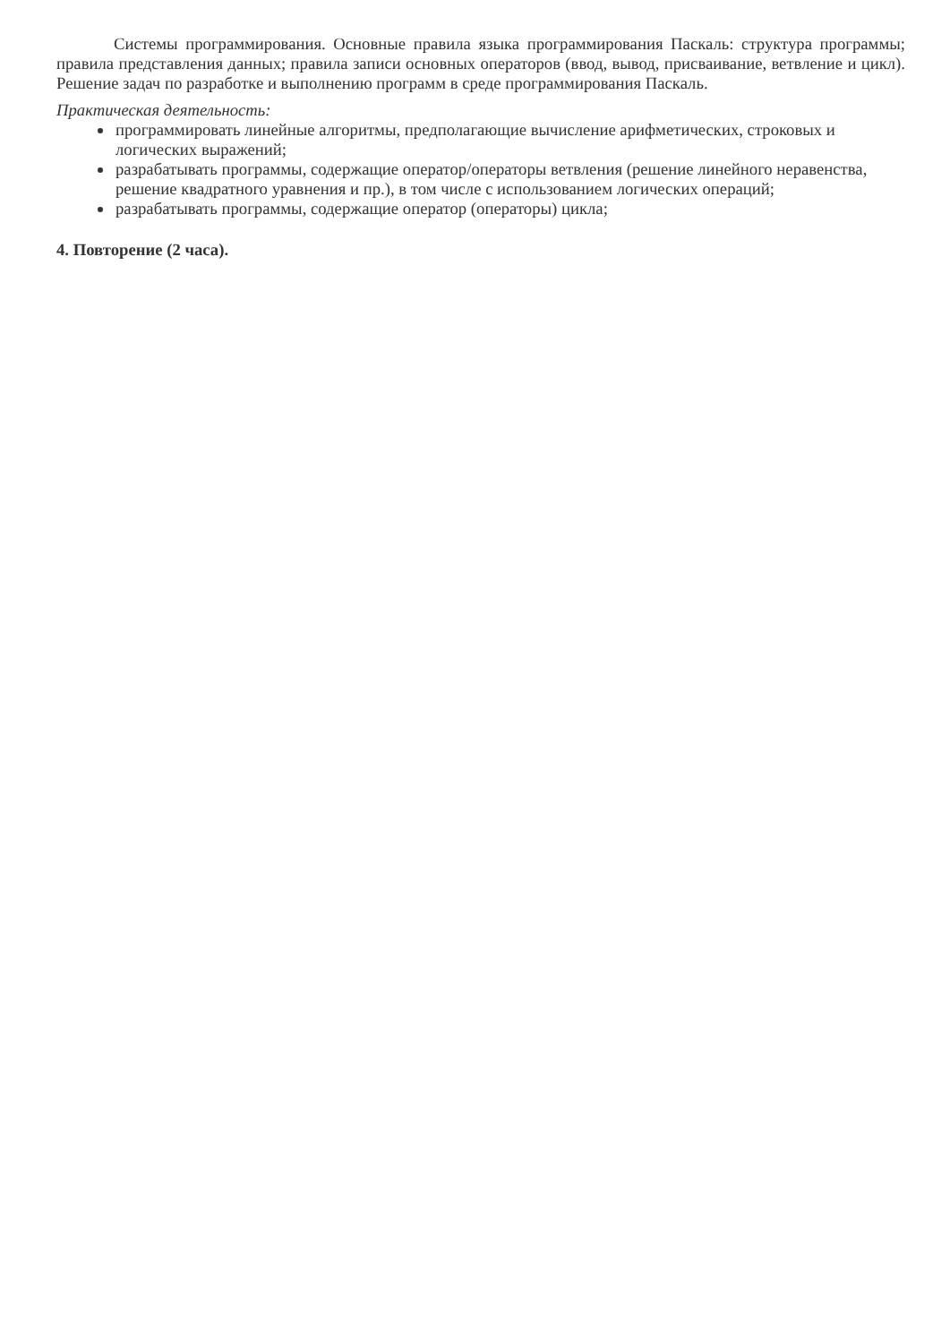Системы программирования. Основные правила языка программирования Паскаль: структура программы; правила представления данных; правила записи основных операторов (ввод, вывод, присваивание, ветвление и цикл). Решение задач по разработке и выполнению программ в среде программирования Паскаль.
Практическая деятельность:
программировать линейные алгоритмы, предполагающие вычисление арифметических, строковых и логических выражений;
разрабатывать программы, содержащие оператор/операторы ветвления (решение линейного неравенства, решение квадратного уравнения и пр.), в том числе с использованием логических операций;
разрабатывать программы, содержащие оператор (операторы) цикла;
4. Повторение (2 часа).